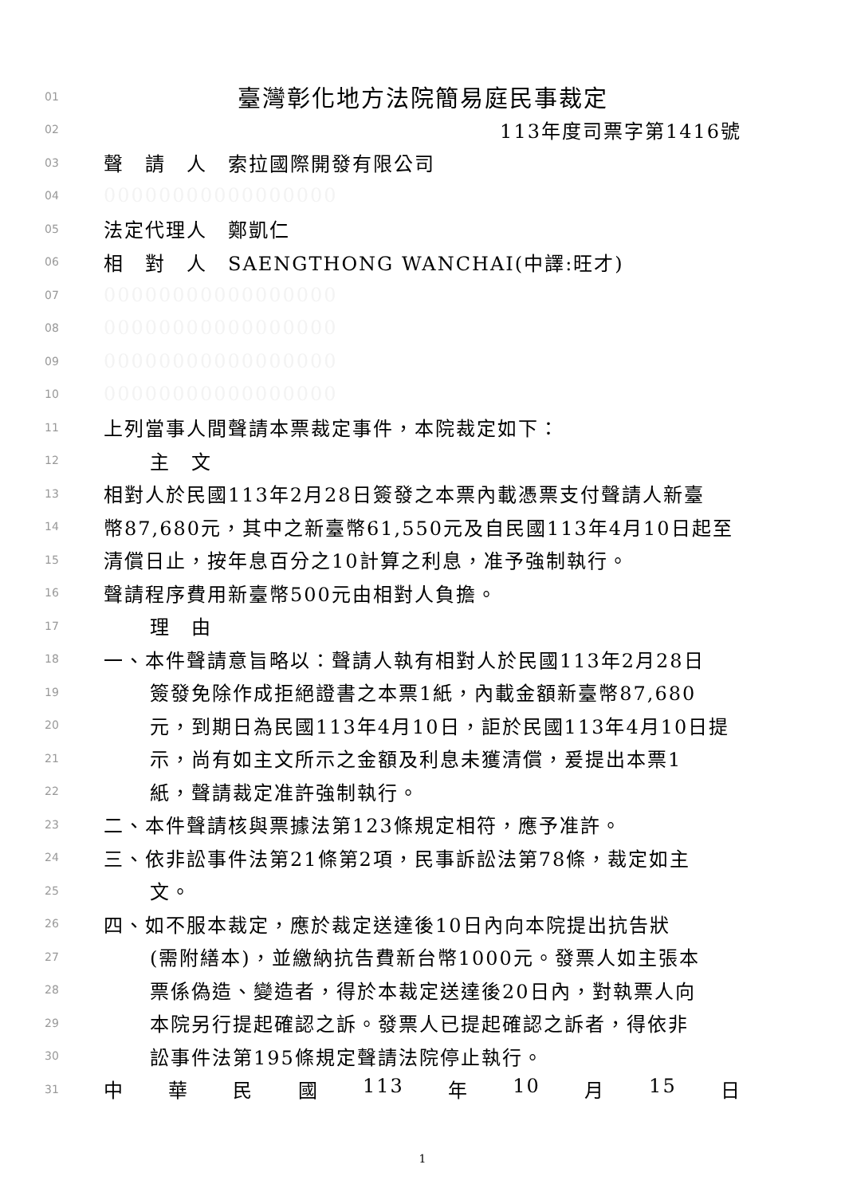01 臺灣彰化地方法院簡易庭民事裁定
02 113年度司票字第1416號
03 聲　請　人　索拉國際開發有限公司
04 00000000000000000
05 法定代理人　鄭凱仁
06 相　對　人　SAENGTHONG WANCHAI(中譯:旺才)
07 00000000000000000
08 00000000000000000
09 00000000000000000
10 00000000000000000
11 上列當事人間聲請本票裁定事件，本院裁定如下：
12 主　文
13 相對人於民國113年2月28日簽發之本票內載憑票支付聲請人新臺
14 幣87,680元，其中之新臺幣61,550元及自民國113年4月10日起至
15 清償日止，按年息百分之10計算之利息，准予強制執行。
16 聲請程序費用新臺幣500元由相對人負擔。
17 理　由
18 一、本件聲請意旨略以：聲請人執有相對人於民國113年2月28日
19 簽發免除作成拒絕證書之本票1紙，內載金額新臺幣87,680
20 元，到期日為民國113年4月10日，詎於民國113年4月10日提
21 示，尚有如主文所示之金額及利息未獲清償，爰提出本票1
22 紙，聲請裁定准許強制執行。
23 二、本件聲請核與票據法第123條規定相符，應予准許。
24 三、依非訟事件法第21條第2項，民事訴訟法第78條，裁定如主
25 文。
26 四、如不服本裁定，應於裁定送達後10日內向本院提出抗告狀
27 (需附繕本)，並繳納抗告費新台幣1000元。發票人如主張本
28 票係偽造、變造者，得於本裁定送達後20日內，對執票人向
29 本院另行提起確認之訴。發票人已提起確認之訴者，得依非
30 訟事件法第195條規定聲請法院停止執行。
31 中 華 民 國 113 年 10 月 15 日
1